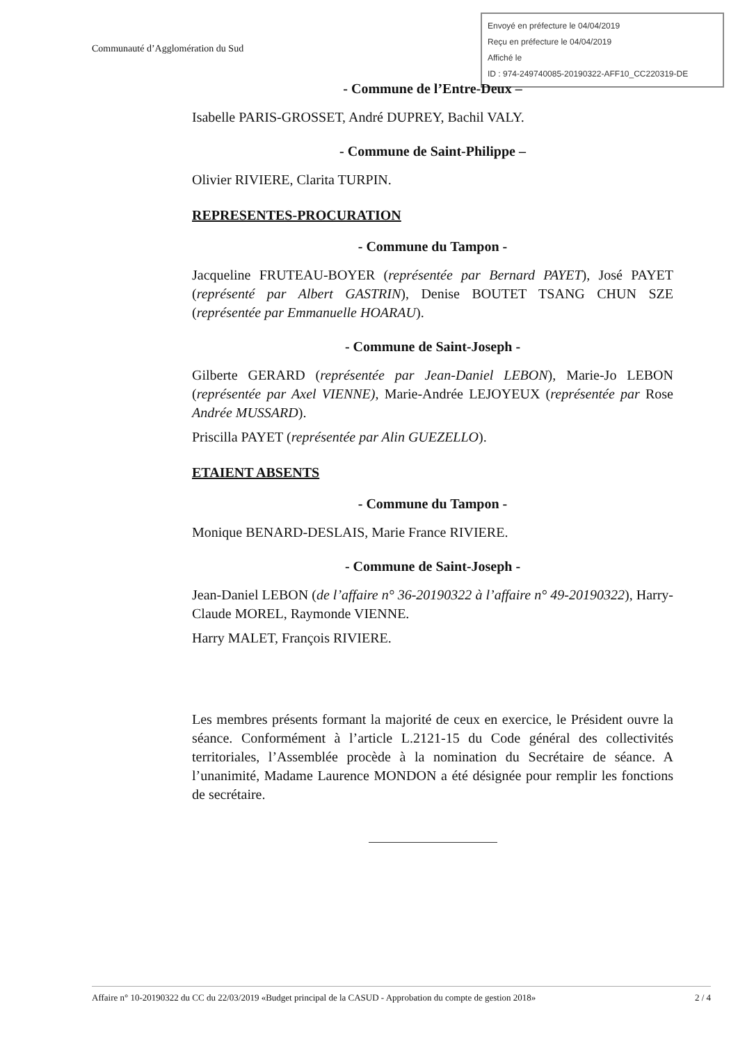Communauté d’Agglomération du Sud
Envoyé en préfecture le 04/04/2019
Reçu en préfecture le 04/04/2019
Affiché le
ID : 974-249740085-20190322-AFF10_CC220319-DE
- Commune de l’Entre-Deux –
Isabelle PARIS-GROSSET, André DUPREY, Bachil VALY.
- Commune de Saint-Philippe –
Olivier RIVIERE, Clarita TURPIN.
REPRESENTES-PROCURATION
- Commune du Tampon -
Jacqueline FRUTEAU-BOYER (représentée par Bernard PAYET), José PAYET (représenté par Albert GASTRIN), Denise BOUTET TSANG CHUN SZE (représentée par Emmanuelle HOARAU).
- Commune de Saint-Joseph -
Gilberte GERARD (représentée par Jean-Daniel LEBON), Marie-Jo LEBON (représentée par Axel VIENNE), Marie-Andrée LEJOYEUX (représentée par Rose Andrée MUSSARD).
Priscilla PAYET (représentée par Alin GUEZELLO).
ETAIENT ABSENTS
- Commune du Tampon -
Monique BENARD-DESLAIS, Marie France RIVIERE.
- Commune de Saint-Joseph -
Jean-Daniel LEBON (de l’affaire n° 36-20190322 à l’affaire n° 49-20190322), Harry-Claude MOREL, Raymonde VIENNE.
Harry MALET, François RIVIERE.
Les membres présents formant la majorité de ceux en exercice, le Président ouvre la séance. Conformément à l’article L.2121-15 du Code général des collectivités territoriales, l’Assemblée procède à la nomination du Secrétaire de séance. A l’unanimité, Madame Laurence MONDON a été désignée pour remplir les fonctions de secrétaire.
Affaire n° 10-20190322 du CC du 22/03/2019 «Budget principal de la CASUD - Approbation du compte de gestion 2018» 2 / 4